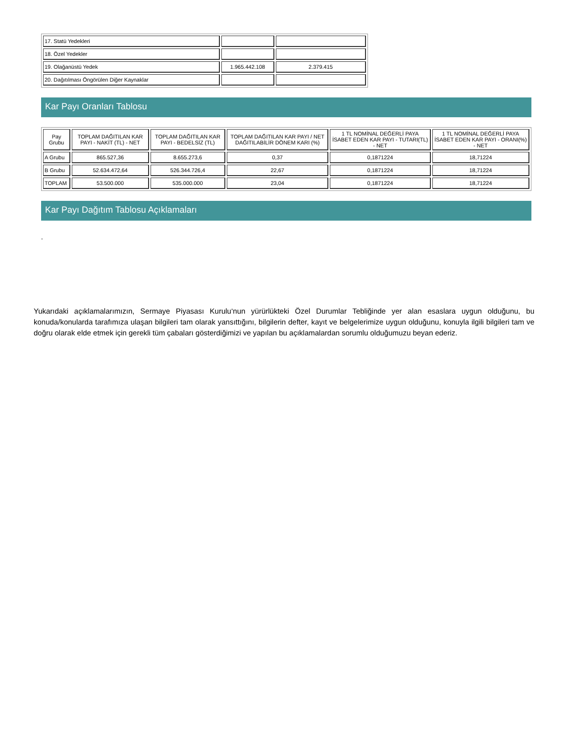| 17. Statü Yedekleri | | |
| 18. Özel Yedekler | | |
| 19. Olağanüstü Yedek | 1.965.442.108 | 2.379.415 |
| 20. Dağıtılması Öngörülen Diğer Kaynaklar | | |
Kar Payı Oranları Tablosu
| Pay Grubu | TOPLAM DAĞITILAN KAR PAYI - NAKİT (TL) - NET | TOPLAM DAĞITILAN KAR PAYI - BEDELSİZ (TL) | TOPLAM DAĞITILAN KAR PAYI / NET DAĞITILABİLİR DÖNEM KARI (%) | 1 TL NOMİNAL DEĞERLİ PAYA İSABET EDEN KAR PAYI - TUTARI(TL) - NET | 1 TL NOMİNAL DEĞERLİ PAYA İSABET EDEN KAR PAYI - ORANI(%) - NET |
| --- | --- | --- | --- | --- | --- |
| A Grubu | 865.527,36 | 8.655.273,6 | 0,37 | 0,1871224 | 18,71224 |
| B Grubu | 52.634.472,64 | 526.344.726,4 | 22,67 | 0,1871224 | 18,71224 |
| TOPLAM | 53.500.000 | 535.000.000 | 23,04 | 0,1871224 | 18,71224 |
Kar Payı Dağıtım Tablosu Açıklamaları
-
Yukarıdaki açıklamalarımızın, Sermaye Piyasası Kurulu‘nun yürürlükteki Özel Durumlar Tebliğinde yer alan esaslara uygun olduğunu, bu konuda/konularda tarafımıza ulaşan bilgileri tam olarak yansıttığını, bilgilerin defter, kayıt ve belgelerimize uygun olduğunu, konuyla ilgili bilgileri tam ve doğru olarak elde etmek için gerekli tüm çabaları gösterdiğimizi ve yapılan bu açıklamalardan sorumlu olduğumuzu beyan ederiz.